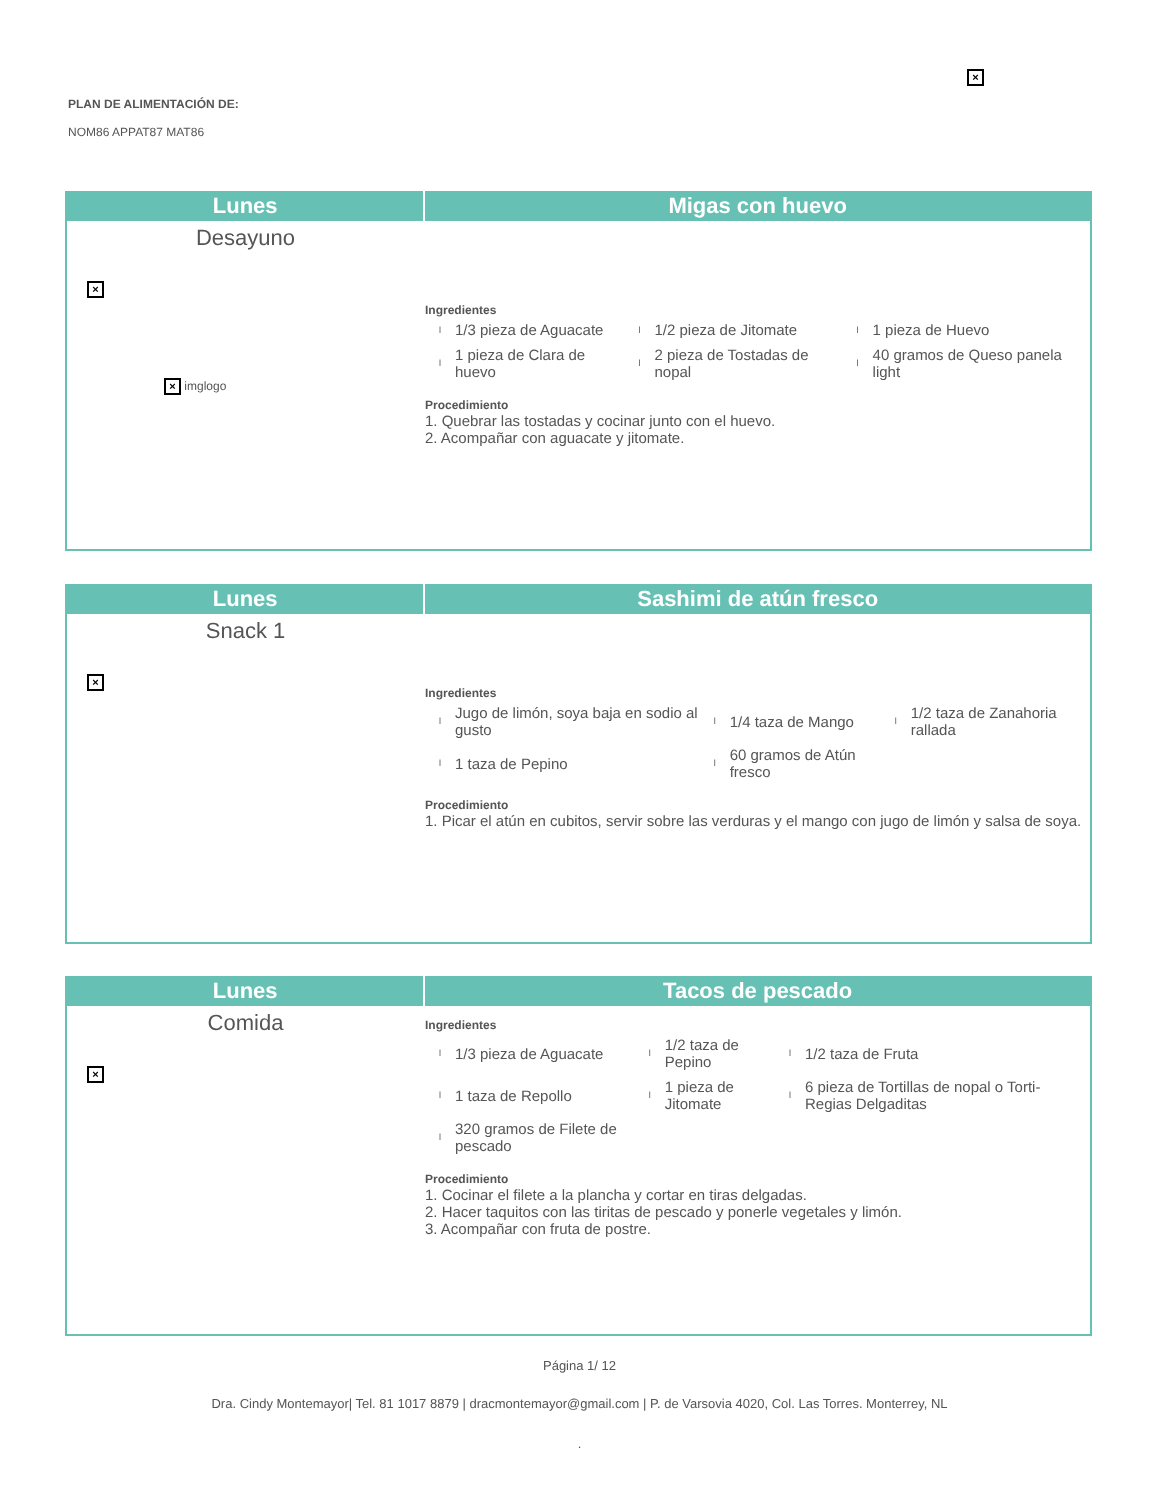×
PLAN DE ALIMENTACIÓN DE:
NOM86 APPAT87 MAT86
Lunes Migas con huevo
Desayuno
×
× imglogo
Ingredientes
| l | 1/3 pieza de Aguacate | l | 1/2 pieza de Jitomate | l | 1 pieza de Huevo |
| l | 1 pieza de Clara de huevo | l | 2 pieza de Tostadas de nopal | l | 40 gramos de Queso panela light |
Procedimiento
1. Quebrar las tostadas y cocinar junto con el huevo.
2. Acompañar con aguacate y jitomate.
Lunes Sashimi de atún fresco
Snack 1
×
Ingredientes
| l | Jugo de limón, soya baja en sodio al gusto | l | 1/4 taza de Mango | l | 1/2 taza de Zanahoria rallada |
| l | 1 taza de Pepino | l | 60 gramos de Atún fresco | | |
Procedimiento
1. Picar el atún en cubitos, servir sobre las verduras y el mango con jugo de limón y salsa de soya.
Lunes Tacos de pescado
Comida
×
Ingredientes
| l | 1/3 pieza de Aguacate | l | 1/2 taza de Pepino | l | 1/2 taza de Fruta |
| l | 1 taza de Repollo | l | 1 pieza de Jitomate | l | 6 pieza de Tortillas de nopal o Torti-Regias Delgaditas |
| l | 320 gramos de Filete de pescado | | | | |
Procedimiento
1. Cocinar el filete a la plancha y cortar en tiras delgadas.
2. Hacer taquitos con las tiritas de pescado y ponerle vegetales y limón.
3. Acompañar con fruta de postre.
Página 1/ 12
Dra. Cindy Montemayor| Tel. 81 1017 8879 | dracmontemayor@gmail.com | P. de Varsovia 4020, Col. Las Torres. Monterrey, NL
.